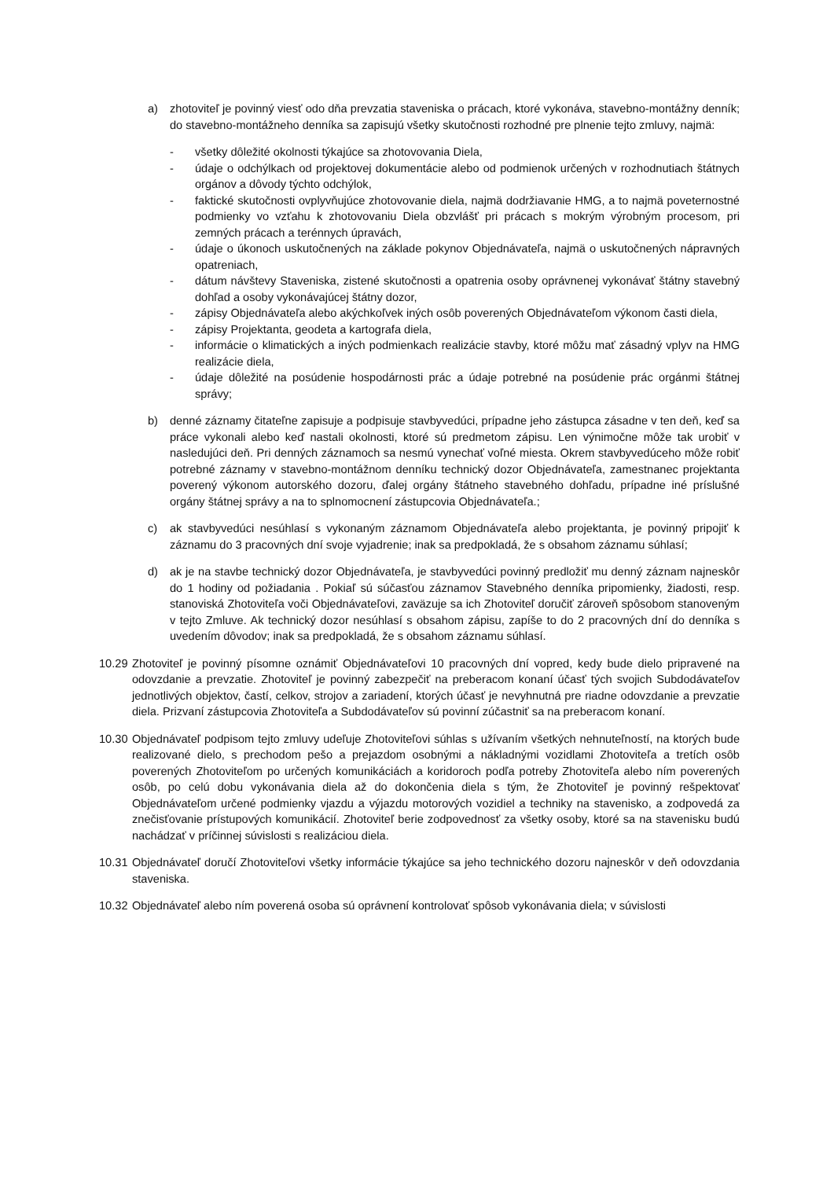a) zhotoviteľ je povinný viesť odo dňa prevzatia staveniska o prácach, ktoré vykonáva, stavebno-montážny denník; do stavebno-montážneho denníka sa zapisujú všetky skutočnosti rozhodné pre plnenie tejto zmluvy, najmä:
- všetky dôležité okolnosti týkajúce sa zhotovovania Diela,
- údaje o odchýlkach od projektovej dokumentácie alebo od podmienok určených v rozhodnutiach štátnych orgánov a dôvody týchto odchýlok,
- faktické skutočnosti ovplyvňujúce zhotovovanie diela, najmä dodržiavanie HMG, a to najmä poveternostné podmienky vo vzťahu k zhotovovaniu Diela obzvlášť pri prácach s mokrým výrobným procesom, pri zemných prácach a terénnych úpravách,
- údaje o úkonoch uskutočnených na základe pokynov Objednávateľa, najmä o uskutočnených nápravných opatreniach,
- dátum návštevy Staveniska, zistené skutočnosti a opatrenia osoby oprávnenej vykonávať štátny stavebný dohľad a osoby vykonávajúcej štátny dozor,
- zápisy Objednávateľa alebo akýchkoľvek iných osôb poverených Objednávateľom výkonom časti diela,
- zápisy Projektanta, geodeta a kartografa diela,
- informácie o klimatických a iných podmienkach realizácie stavby, ktoré môžu mať zásadný vplyv na HMG realizácie diela,
- údaje dôležité na posúdenie hospodárnosti prác a údaje potrebné na posúdenie prác orgánmi štátnej správy;
b) denné záznamy čitateľne zapisuje a podpisuje stavbyvedúci, prípadne jeho zástupca zásadne v ten deň, keď sa práce vykonali alebo keď nastali okolnosti, ktoré sú predmetom zápisu. Len výnimočne môže tak urobiť v nasledujúci deň. Pri denných záznamoch sa nesmú vynechať voľné miesta. Okrem stavbyvedúceho môže robiť potrebné záznamy v stavebno-montážnom denníku technický dozor Objednávateľa, zamestnanec projektanta poverený výkonom autorského dozoru, ďalej orgány štátneho stavebného dohľadu, prípadne iné príslušné orgány štátnej správy a na to splnomocnení zástupcovia Objednávateľa.;
c) ak stavbyvedúci nesúhlasí s vykonaným záznamom Objednávateľa alebo projektanta, je povinný pripojiť k záznamu do 3 pracovných dní svoje vyjadrenie; inak sa predpokladá, že s obsahom záznamu súhlasí;
d) ak je na stavbe technický dozor Objednávateľa, je stavbyvedúci povinný predložiť mu denný záznam najneskôr do 1 hodiny od požiadania . Pokiaľ sú súčasťou záznamov Stavebného denníka pripomienky, žiadosti, resp. stanoviská Zhotoviteľa voči Objednávateľovi, zaväzuje sa ich Zhotoviteľ doručiť zároveň spôsobom stanoveným v tejto Zmluve. Ak technický dozor nesúhlasí s obsahom zápisu, zapíše to do 2 pracovných dní do denníka s uvedením dôvodov; inak sa predpokladá, že s obsahom záznamu súhlasí.
10.29 Zhotoviteľ je povinný písomne oznámiť Objednávateľovi 10 pracovných dní vopred, kedy bude dielo pripravené na odovzdanie a prevzatie. Zhotoviteľ je povinný zabezpečiť na preberacom konaní účasť tých svojich Subdodávateľov jednotlivých objektov, častí, celkov, strojov a zariadení, ktorých účasť je nevyhnutná pre riadne odovzdanie a prevzatie diela. Prizvaní zástupcovia Zhotoviteľa a Subdodávateľov sú povinní zúčastniť sa na preberacom konaní.
10.30 Objednávateľ podpisom tejto zmluvy udeľuje Zhotoviteľovi súhlas s užívaním všetkých nehnuteľností, na ktorých bude realizované dielo, s prechodom pešo a prejazdom osobnými a nákladnými vozidlami Zhotoviteľa a tretích osôb poverených Zhotoviteľom po určených komunikáciách a koridoroch podľa potreby Zhotoviteľa alebo ním poverených osôb, po celú dobu vykonávania diela až do dokončenia diela s tým, že Zhotoviteľ je povinný rešpektovať Objednávateľom určené podmienky vjazdu a výjazdu motorových vozidiel a techniky na stavenisko, a zodpovedá za znečisťovanie prístupových komunikácií. Zhotoviteľ berie zodpovednosť za všetky osoby, ktoré sa na stavenisku budú nachádzať v príčinnej súvislosti s realizáciou diela.
10.31 Objednávateľ doručí Zhotoviteľovi všetky informácie týkajúce sa jeho technického dozoru najneskôr v deň odovzdania staveniska.
10.32 Objednávateľ alebo ním poverená osoba sú oprávnení kontrolovať spôsob vykonávania diela; v súvislosti